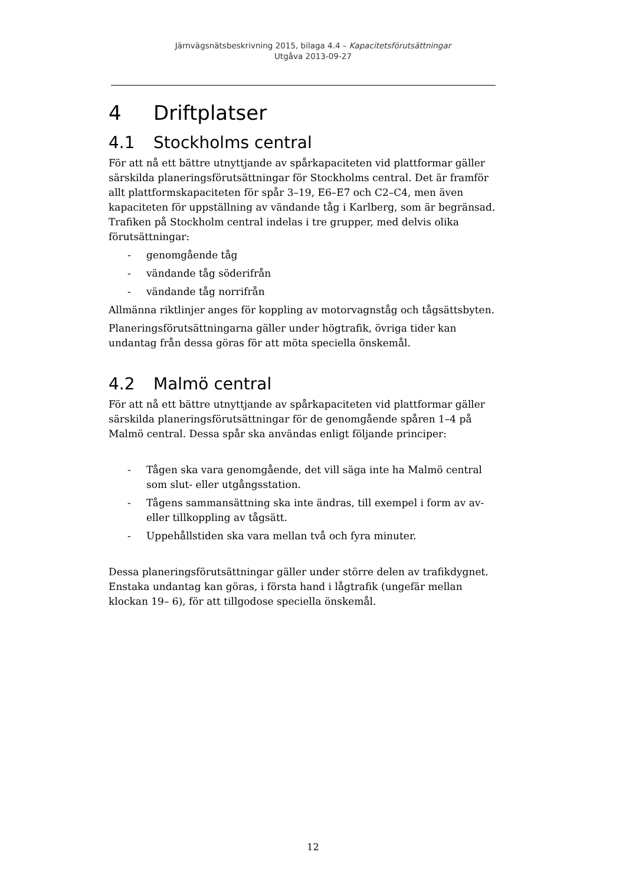Järnvägsnätsbeskrivning 2015, bilaga 4.4 – Kapacitetsförutsättningar
Utgåva 2013-09-27
4 Driftplatser
4.1 Stockholms central
För att nå ett bättre utnyttjande av spårkapaciteten vid plattformar gäller särskilda planeringsförutsättningar för Stockholms central. Det är framför allt plattformskapaciteten för spår 3–19, E6–E7 och C2–C4, men även kapaciteten för uppställning av vändande tåg i Karlberg, som är begränsad. Trafiken på Stockholm central indelas i tre grupper, med delvis olika förutsättningar:
- genomgående tåg
- vändande tåg söderifrån
- vändande tåg norrifrån
Allmänna riktlinjer anges för koppling av motorvagnståg och tågsättsbyten.
Planeringsförutsättningarna gäller under högtrafik, övriga tider kan undantag från dessa göras för att möta speciella önskemål.
4.2 Malmö central
För att nå ett bättre utnyttjande av spårkapaciteten vid plattformar gäller särskilda planeringsförutsättningar för de genomgående spåren 1–4 på Malmö central. Dessa spår ska användas enligt följande principer:
- Tågen ska vara genomgående, det vill säga inte ha Malmö central som slut- eller utgångsstation.
- Tågens sammansättning ska inte ändras, till exempel i form av av- eller tillkoppling av tågsätt.
- Uppehållstiden ska vara mellan två och fyra minuter.
Dessa planeringsförutsättningar gäller under större delen av trafikdygnet. Enstaka undantag kan göras, i första hand i lågtrafik (ungefär mellan klockan 19– 6), för att tillgodose speciella önskemål.
12